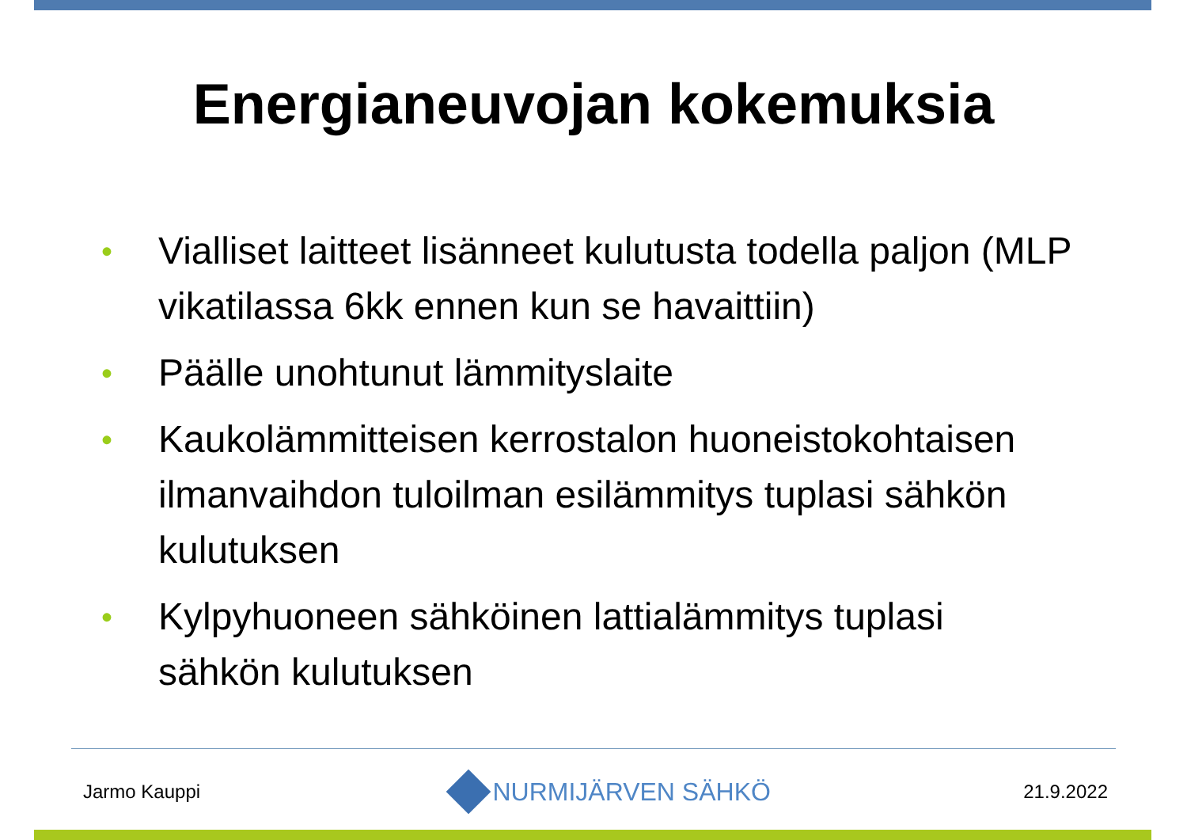Energianeuvojan kokemuksia
• Vialliset laitteet lisänneet kulutusta todella paljon (MLP vikatilassa 6kk ennen kun se havaittiin)
• Päälle unohtunut lämmityslaite
• Kaukolämmitteisen kerrostalon huoneistokohtaisen ilmanvaihdon tuloilman esilämmitys tuplasi sähkön kulutuksen
• Kylpyhuoneen sähköinen lattialämmitys tuplasi sähkön kulutuksen
Jarmo Kauppi NURMIJÄRVEN SÄHKÖ 21.9.2022